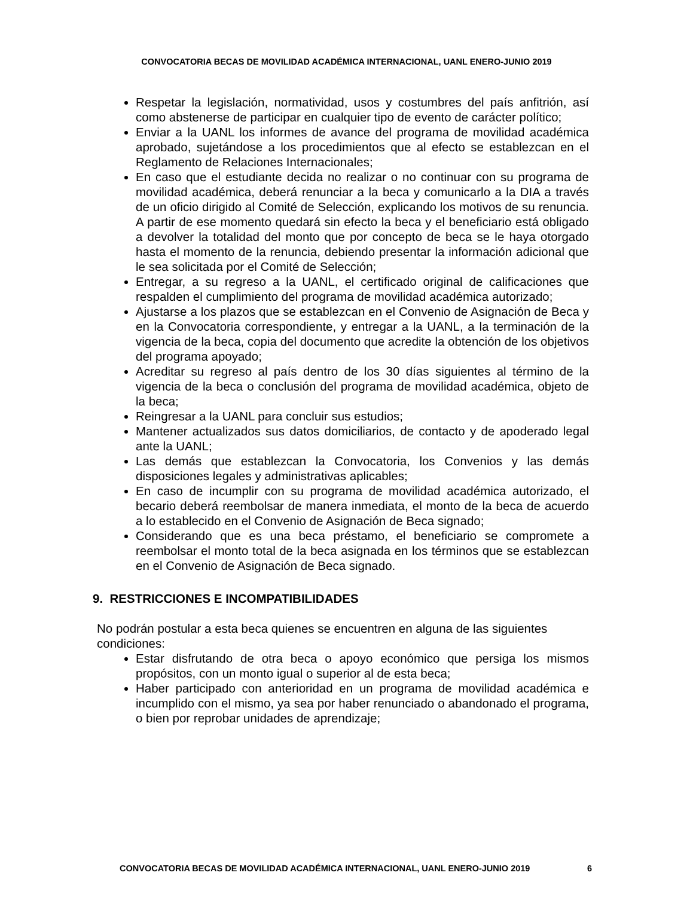CONVOCATORIA BECAS DE MOVILIDAD ACADÉMICA INTERNACIONAL, UANL ENERO-JUNIO 2019
Respetar la legislación, normatividad, usos y costumbres del país anfitrión, así como abstenerse de participar en cualquier tipo de evento de carácter político;
Enviar a la UANL los informes de avance del programa de movilidad académica aprobado, sujetándose a los procedimientos que al efecto se establezcan en el Reglamento de Relaciones Internacionales;
En caso que el estudiante decida no realizar o no continuar con su programa de movilidad académica, deberá renunciar a la beca y comunicarlo a la DIA a través de un oficio dirigido al Comité de Selección, explicando los motivos de su renuncia. A partir de ese momento quedará sin efecto la beca y el beneficiario está obligado a devolver la totalidad del monto que por concepto de beca se le haya otorgado hasta el momento de la renuncia, debiendo presentar la información adicional que le sea solicitada por el Comité de Selección;
Entregar, a su regreso a la UANL, el certificado original de calificaciones que respalden el cumplimiento del programa de movilidad académica autorizado;
Ajustarse a los plazos que se establezcan en el Convenio de Asignación de Beca y en la Convocatoria correspondiente, y entregar a la UANL, a la terminación de la vigencia de la beca, copia del documento que acredite la obtención de los objetivos del programa apoyado;
Acreditar su regreso al país dentro de los 30 días siguientes al término de la vigencia de la beca o conclusión del programa de movilidad académica, objeto de la beca;
Reingresar a la UANL para concluir sus estudios;
Mantener actualizados sus datos domiciliarios, de contacto y de apoderado legal ante la UANL;
Las demás que establezcan la Convocatoria, los Convenios y las demás disposiciones legales y administrativas aplicables;
En caso de incumplir con su programa de movilidad académica autorizado, el becario deberá reembolsar de manera inmediata, el monto de la beca de acuerdo a lo establecido en el Convenio de Asignación de Beca signado;
Considerando que es una beca préstamo, el beneficiario se compromete a reembolsar el monto total de la beca asignada en los términos que se establezcan en el Convenio de Asignación de Beca signado.
9. RESTRICCIONES E INCOMPATIBILIDADES
No podrán postular a esta beca quienes se encuentren en alguna de las siguientes condiciones:
Estar disfrutando de otra beca o apoyo económico que persiga los mismos propósitos, con un monto igual o superior al de esta beca;
Haber participado con anterioridad en un programa de movilidad académica e incumplido con el mismo, ya sea por haber renunciado o abandonado el programa, o bien por reprobar unidades de aprendizaje;
CONVOCATORIA BECAS DE MOVILIDAD ACADÉMICA INTERNACIONAL, UANL ENERO-JUNIO 2019 6